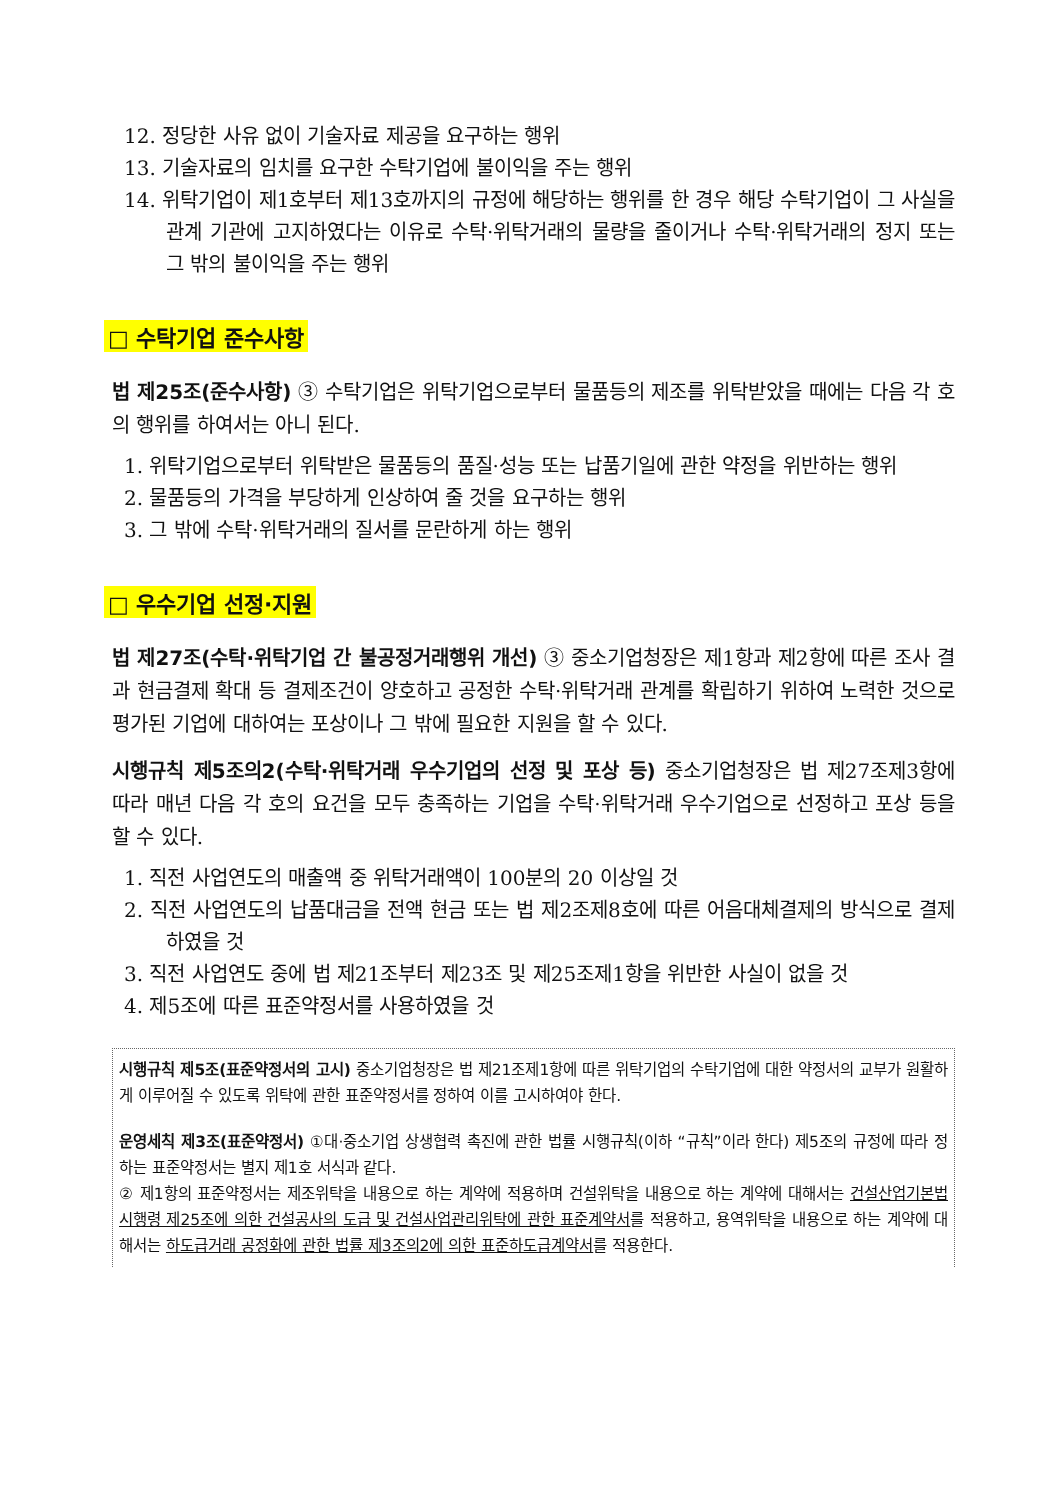12. 정당한 사유 없이 기술자료 제공을 요구하는 행위
13. 기술자료의 임치를 요구한 수탁기업에 불이익을 주는 행위
14. 위탁기업이 제1호부터 제13호까지의 규정에 해당하는 행위를 한 경우 해당 수탁기업이 그 사실을 관계 기관에 고지하였다는 이유로 수탁·위탁거래의 물량을 줄이거나 수탁·위탁거래의 정지 또는 그 밖의 불이익을 주는 행위
□ 수탁기업 준수사항
법 제25조(준수사항) ③ 수탁기업은 위탁기업으로부터 물품등의 제조를 위탁받았을 때에는 다음 각 호의 행위를 하여서는 아니 된다.
1. 위탁기업으로부터 위탁받은 물품등의 품질·성능 또는 납품기일에 관한 약정을 위반하는 행위
2. 물품등의 가격을 부당하게 인상하여 줄 것을 요구하는 행위
3. 그 밖에 수탁·위탁거래의 질서를 문란하게 하는 행위
□ 우수기업 선정·지원
법 제27조(수탁·위탁기업 간 불공정거래행위 개선) ③ 중소기업청장은 제1항과 제2항에 따른 조사 결과 현금결제 확대 등 결제조건이 양호하고 공정한 수탁·위탁거래 관계를 확립하기 위하여 노력한 것으로 평가된 기업에 대하여는 포상이나 그 밖에 필요한 지원을 할 수 있다.
시행규칙 제5조의2(수탁·위탁거래 우수기업의 선정 및 포상 등) 중소기업청장은 법 제27조제3항에 따라 매년 다음 각 호의 요건을 모두 충족하는 기업을 수탁·위탁거래 우수기업으로 선정하고 포상 등을 할 수 있다.
1. 직전 사업연도의 매출액 중 위탁거래액이 100분의 20 이상일 것
2. 직전 사업연도의 납품대금을 전액 현금 또는 법 제2조제8호에 따른 어음대체결제의 방식으로 결제하였을 것
3. 직전 사업연도 중에 법 제21조부터 제23조 및 제25조제1항을 위반한 사실이 없을 것
4. 제5조에 따른 표준약정서를 사용하였을 것
시행규칙 제5조(표준약정서의 고시) 중소기업청장은 법 제21조제1항에 따른 위탁기업의 수탁기업에 대한 약정서의 교부가 원활하게 이루어질 수 있도록 위탁에 관한 표준약정서를 정하여 이를 고시하여야 한다.
운영세칙 제3조(표준약정서) ①대·중소기업 상생협력 촉진에 관한 법률 시행규칙(이하 “규칙”이라 한다) 제5조의 규정에 따라 정하는 표준약정서는 별지 제1호 서식과 같다.
② 제1항의 표준약정서는 제조위탁을 내용으로 하는 계약에 적용하며 건설위탁을 내용으로 하는 계약에 대해서는 건설산업기본법 시행령 제25조에 의한 건설공사의 도급 및 건설사업관리위탁에 관한 표준계약서를 적용하고, 용역위탁을 내용으로 하는 계약에 대해서는 하도급거래 공정화에 관한 법률 제3조의2에 의한 표준하도급계약서를 적용한다.